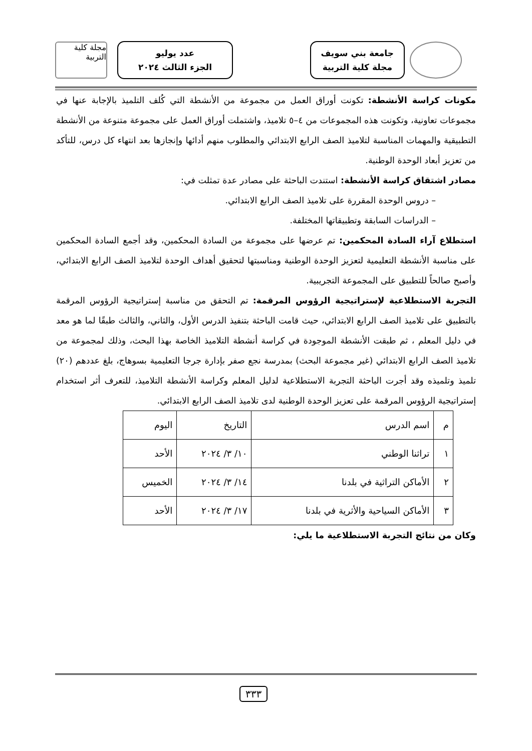جامعة بني سويف
مجلة كلية التربية
عدد يوليو
الجزء الثالث ٢٠٢٤
مجلة كلية التربية
مكونات كراسة الأنشطة: تكونت أوراق العمل من مجموعة من الأنشطة التي كُلف التلميذ بالإجابة عنها في مجموعات تعاونية، وتكونت هذه المجموعات من ٤–٥ تلاميذ، واشتملت أوراق العمل على مجموعة متنوعة من الأنشطة التطبيقية والمهمات المناسبة لتلاميذ الصف الرابع الابتدائي والمطلوب منهم أدائها وإنجازها بعد انتهاء كل درس، للتأكد من تعزيز أبعاد الوحدة الوطنية.
مصادر اشتقاق كراسة الأنشطة: استندت الباحثة على مصادر عدة تمثلت في:
– دروس الوحدة المقررة على تلاميذ الصف الرابع الابتدائي.
– الدراسات السابقة وتطبيقاتها المختلفة.
استطلاع آراء السادة المحكمين: تم عرضها على مجموعة من السادة المحكمين، وقد أجمع السادة المحكمين على مناسبة الأنشطة التعليمية لتعزيز الوحدة الوطنية ومناسبتها لتحقيق أهداف الوحدة لتلاميذ الصف الرابع الابتدائي، وأصبح صالحاً للتطبيق على المجموعة التجريبية.
التجربة الاستطلاعية لإستراتيجية الرؤوس المرقمة: تم التحقق من مناسبة إستراتيجية الرؤوس المرقمة بالتطبيق على تلاميذ الصف الرابع الابتدائي، حيث قامت الباحثة بتنفيذ الدرس الأول، والثاني، والثالث طبقًا لما هو معد في دليل المعلم ، ثم طبقت الأنشطة الموجودة في كراسة أنشطة التلاميذ الخاصة بهذا البحث، وذلك لمجموعة من تلاميذ الصف الرابع الابتدائي (غير مجموعة البحث) بمدرسة نجع صفر بإدارة جرجا التعليمية بسوهاج، بلغ عددهم (٢٠) تلميذ وتلميذه وقد أجرت الباحثة التجربة الاستطلاعية لدليل المعلم وكراسة الأنشطة التلاميذ، للتعرف أثر استخدام إستراتيجية الرؤوس المرقمة على تعزيز الوحدة الوطنية لدى تلاميذ الصف الرابع الابتدائي.
| م | اسم الدرس | التاريخ | اليوم |
| --- | --- | --- | --- |
| ١ | تراثنا الوطني | ١٠/ ٣/ ٢٠٢٤ | الأحد |
| ٢ | الأماكن التراثية في بلدنا | ١٤/ ٣/ ٢٠٢٤ | الخميس |
| ٣ | الأماكن السياحية والأثرية في بلدنا | ١٧/ ٣/ ٢٠٢٤ | الأحد |
وكان من نتائج التجربة الاستطلاعية ما يلي:
٣٣٣